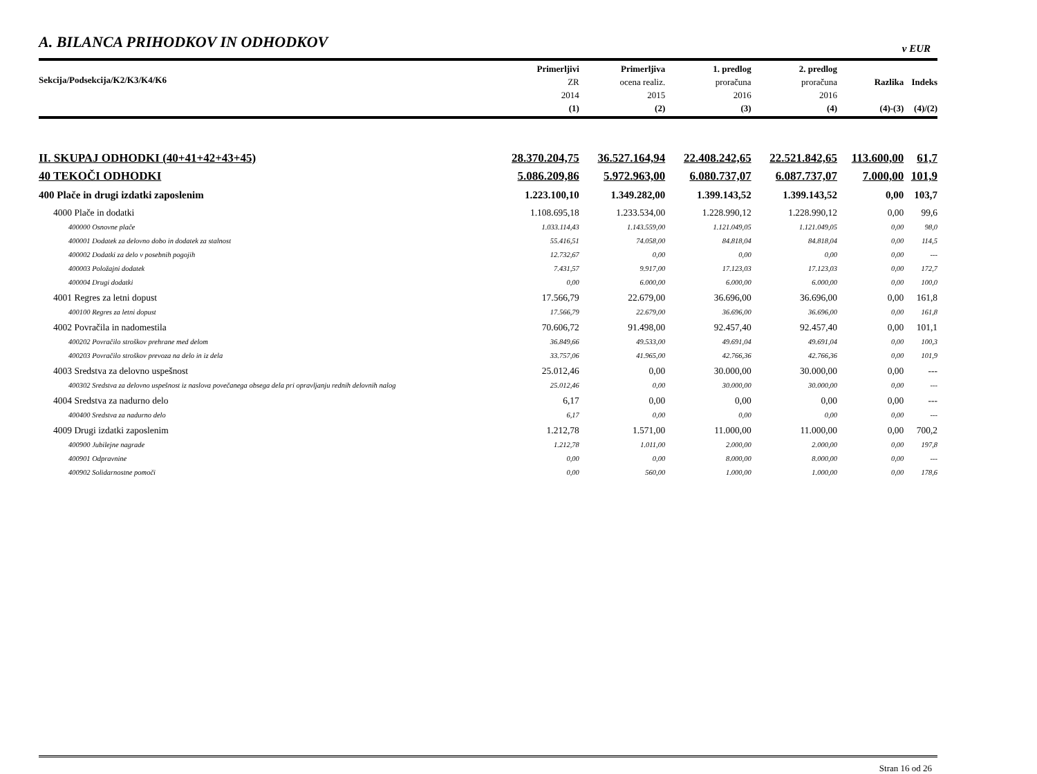A. BILANCA PRIHODKOV IN ODHODKOV
v EUR
| Sekcija/Podsekcija/K2/K3/K4/K6 | Primerljivi ZR 2014 (1) | Primerljiva ocena realiz. 2015 (2) | 1. predlog proračuna 2016 (3) | 2. predlog proračuna 2016 (4) | Razlika (4)-(3) | Indeks (4)/(2) |
| --- | --- | --- | --- | --- | --- | --- |
| II. SKUPAJ ODHODKI (40+41+42+43+45) | 28.370.204,75 | 36.527.164,94 | 22.408.242,65 | 22.521.842,65 | 113.600,00 | 61,7 |
| 40 TEKOČI ODHODKI | 5.086.209,86 | 5.972.963,00 | 6.080.737,07 | 6.087.737,07 | 7.000,00 | 101,9 |
| 400 Plače in drugi izdatki zaposlenim | 1.223.100,10 | 1.349.282,00 | 1.399.143,52 | 1.399.143,52 | 0,00 | 103,7 |
| 4000 Plače in dodatki | 1.108.695,18 | 1.233.534,00 | 1.228.990,12 | 1.228.990,12 | 0,00 | 99,6 |
| 400000 Osnovne plače | 1.033.114,43 | 1.143.559,00 | 1.121.049,05 | 1.121.049,05 | 0,00 | 98,0 |
| 400001 Dodatek za delovno dobo in dodatek za stalnost | 55.416,51 | 74.058,00 | 84.818,04 | 84.818,04 | 0,00 | 114,5 |
| 400002 Dodatki za delo v posebnih pogojih | 12.732,67 | 0,00 | 0,00 | 0,00 | 0,00 | --- |
| 400003 Položajni dodatek | 7.431,57 | 9.917,00 | 17.123,03 | 17.123,03 | 0,00 | 172,7 |
| 400004 Drugi dodatki | 0,00 | 6.000,00 | 6.000,00 | 6.000,00 | 0,00 | 100,0 |
| 4001 Regres za letni dopust | 17.566,79 | 22.679,00 | 36.696,00 | 36.696,00 | 0,00 | 161,8 |
| 400100 Regres za letni dopust | 17.566,79 | 22.679,00 | 36.696,00 | 36.696,00 | 0,00 | 161,8 |
| 4002 Povračila in nadomestila | 70.606,72 | 91.498,00 | 92.457,40 | 92.457,40 | 0,00 | 101,1 |
| 400202 Povračilo stroškov prehrane med delom | 36.849,66 | 49.533,00 | 49.691,04 | 49.691,04 | 0,00 | 100,3 |
| 400203 Povračilo stroškov prevoza na delo in iz dela | 33.757,06 | 41.965,00 | 42.766,36 | 42.766,36 | 0,00 | 101,9 |
| 4003 Sredstva za delovno uspešnost | 25.012,46 | 0,00 | 30.000,00 | 30.000,00 | 0,00 | --- |
| 400302 Sredstva za delovno uspešnost iz naslova povečanega obsega dela pri opravljanju rednih delovnih nalog | 25.012,46 | 0,00 | 30.000,00 | 30.000,00 | 0,00 | --- |
| 4004 Sredstva za nadurno delo | 6,17 | 0,00 | 0,00 | 0,00 | 0,00 | --- |
| 400400 Sredstva za nadurno delo | 6,17 | 0,00 | 0,00 | 0,00 | 0,00 | --- |
| 4009 Drugi izdatki zaposlenim | 1.212,78 | 1.571,00 | 11.000,00 | 11.000,00 | 0,00 | 700,2 |
| 400900 Jubilejne nagrade | 1.212,78 | 1.011,00 | 2.000,00 | 2.000,00 | 0,00 | 197,8 |
| 400901 Odpravnine | 0,00 | 0,00 | 8.000,00 | 8.000,00 | 0,00 | --- |
| 400902 Solidarnostne pomoči | 0,00 | 560,00 | 1.000,00 | 1.000,00 | 0,00 | 178,6 |
Stran 16 od 26